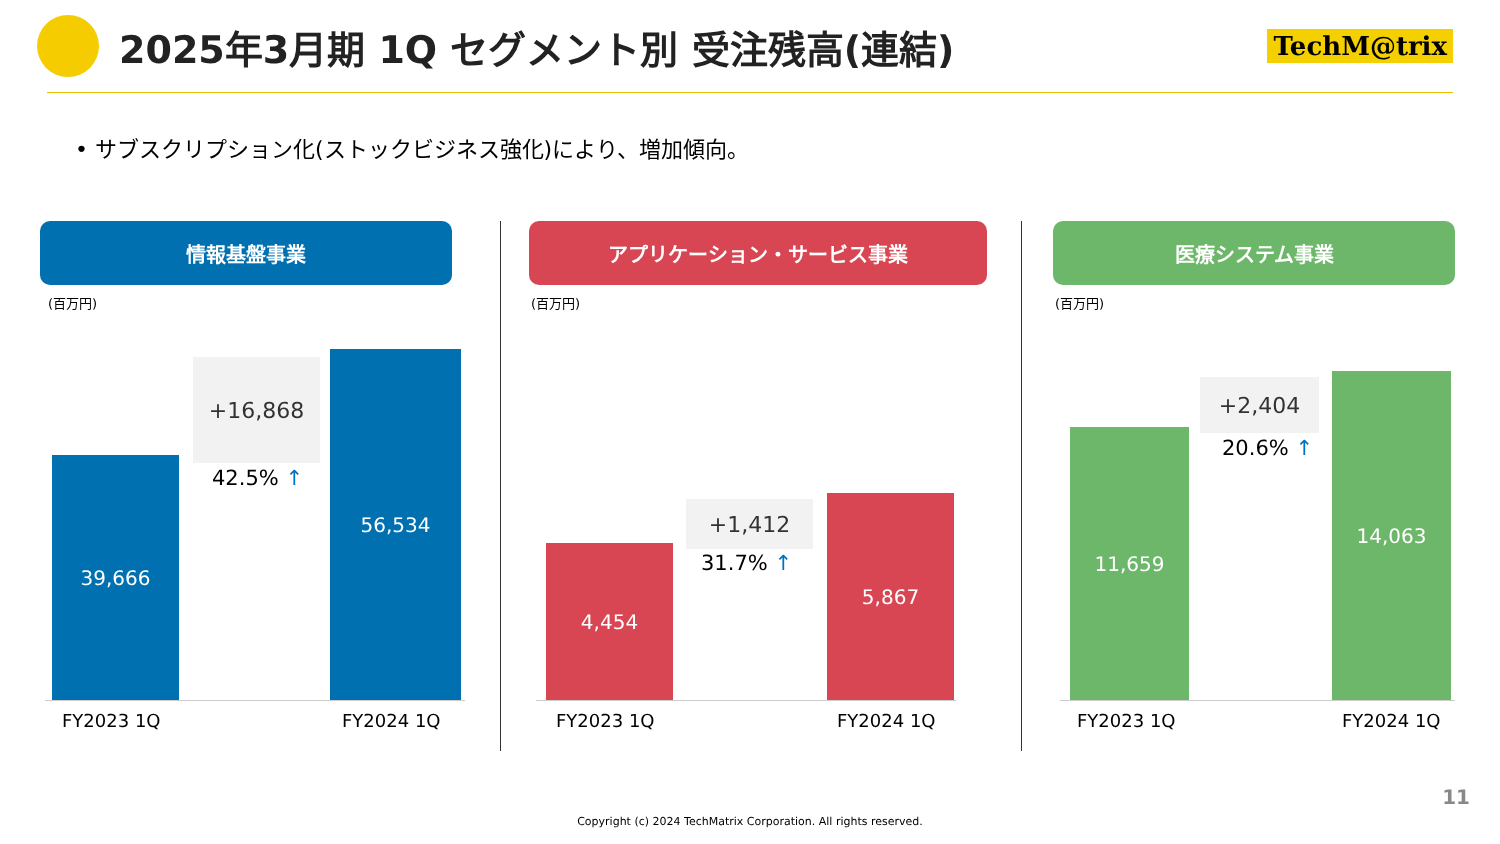2025年3月期 1Q セグメント別 受注残高(連結)
TechM@trix
• サブスクリプション化(ストックビジネス強化)により、増加傾向。
情報基盤事業
(百万円)
39,666
+16,868
42.5% ↑
56,534
FY2023 1Q FY2024 1Q
アプリケーション・サービス事業
(百万円)
4,454
+1,412
31.7% ↑
5,867
FY2023 1Q FY2024 1Q
医療システム事業
(百万円)
11,659
+2,404
20.6% ↑
14,063
FY2023 1Q FY2024 1Q
11
Copyright (c) 2024 TechMatrix Corporation. All rights reserved.